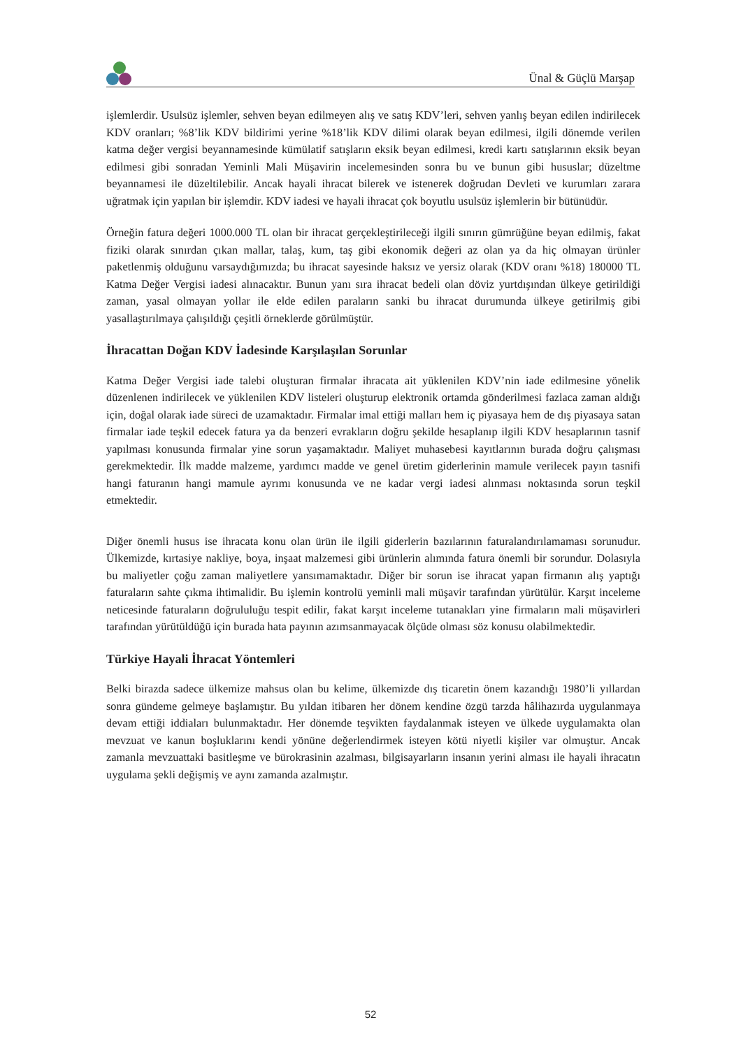Ünal & Güçlü Marşap
işlemlerdir. Usulsüz işlemler, sehven beyan edilmeyen alış ve satış KDV’leri, sehven yanlış beyan edilen indirilecek KDV oranları; %8’lik KDV bildirimi yerine %18’lik KDV dilimi olarak beyan edilmesi, ilgili dönemde verilen katma değer vergisi beyannamesinde kümülatif satışların eksik beyan edilmesi, kredi kartı satışlarının eksik beyan edilmesi gibi sonradan Yeminli Mali Müşavirin incelemesinden sonra bu ve bunun gibi hususlar; düzeltme beyannamesi ile düzeltilebilir. Ancak hayali ihracat bilerek ve istenerek doğrudan Devleti ve kurumları zarara uğratmak için yapılan bir işlemdir. KDV iadesi ve hayali ihracat çok boyutlu usulsüz işlemlerin bir bütünüdür.
Örneğin fatura değeri 1000.000 TL olan bir ihracat gerçekleştirileceği ilgili sınırın gümrüğüne beyan edilmiş, fakat fiziki olarak sınırdan çıkan mallar, talaş, kum, taş gibi ekonomik değeri az olan ya da hiç olmayan ürünler paketlenmiş olduğunu varsaydığımızda; bu ihracat sayesinde haksız ve yersiz olarak (KDV oranı %18) 180000 TL Katma Değer Vergisi iadesi alınacaktır. Bunun yanı sıra ihracat bedeli olan döviz yurtdışından ülkeye getirildiği zaman, yasal olmayan yollar ile elde edilen paraların sanki bu ihracat durumunda ülkeye getirilmiş gibi yasallaştırılmaya çalışıldığı çeşitli örneklerde görülmüştür.
İhracattan Doğan KDV İadesinde Karşılaşılan Sorunlar
Katma Değer Vergisi iade talebi oluşturan firmalar ihracata ait yüklenilen KDV’nin iade edilmesine yönelik düzenlenen indirilecek ve yüklenilen KDV listeleri oluşturup elektronik ortamda gönderilmesi fazlaca zaman aldığı için, doğal olarak iade süreci de uzamaktadır. Firmalar imal ettiği malları hem iç piyasaya hem de dış piyasaya satan firmalar iade teşkil edecek fatura ya da benzeri evrakların doğru şekilde hesaplanıp ilgili KDV hesaplarının tasnif yapılması konusunda firmalar yine sorun yaşamaktadır. Maliyet muhasebesi kayıtlarının burada doğru çalışması gerekmektedir. İlk madde malzeme, yardımcı madde ve genel üretim giderlerinin mamule verilecek payın tasnifi hangi faturanın hangi mamule ayrımı konusunda ve ne kadar vergi iadesi alınması noktasında sorun teşkil etmektedir.
Diğer önemli husus ise ihracata konu olan ürün ile ilgili giderlerin bazılarının faturalandırılamaması sorunudur. Ülkemizde, kırtasiye nakliye, boya, inşaat malzemesi gibi ürünlerin alımında fatura önemli bir sorundur. Dolasıyla bu maliyetler çoğu zaman maliyetlere yansımamaktadır. Diğer bir sorun ise ihracat yapan firmanın alış yaptığı faturaların sahte çıkma ihtimalidir. Bu işlemin kontrolü yeminli mali müşavir tarafından yürütülür. Karşıt inceleme neticesinde faturaların doğrululuğu tespit edilir, fakat karşıt inceleme tutanakları yine firmaların mali müşavirleri tarafından yürütüldüğü için burada hata payının azımsanmayacak ölçüde olması söz konusu olabilmektedir.
Türkiye Hayali İhracat Yöntemleri
Belki birazda sadece ülkemize mahsus olan bu kelime, ülkemizde dış ticaretin önem kazandığı 1980’li yıllardan sonra gündeme gelmeye başlamıştır. Bu yıldan itibaren her dönem kendine özgü tarzda hâlihazırda uygulanmaya devam ettiği iddiaları bulunmaktadır. Her dönemde teşvikten faydalanmak isteyen ve ülkede uygulamakta olan mevzuat ve kanun boşluklarını kendi yönüne değerlendirmek isteyen kötü niyetli kişiler var olmuştur. Ancak zamanla mevzuattaki basitleşme ve bürokrasinin azalması, bilgisayarların insanın yerini alması ile hayali ihracatın uygulama şekli değişmiş ve aynı zamanda azalmıştır.
52